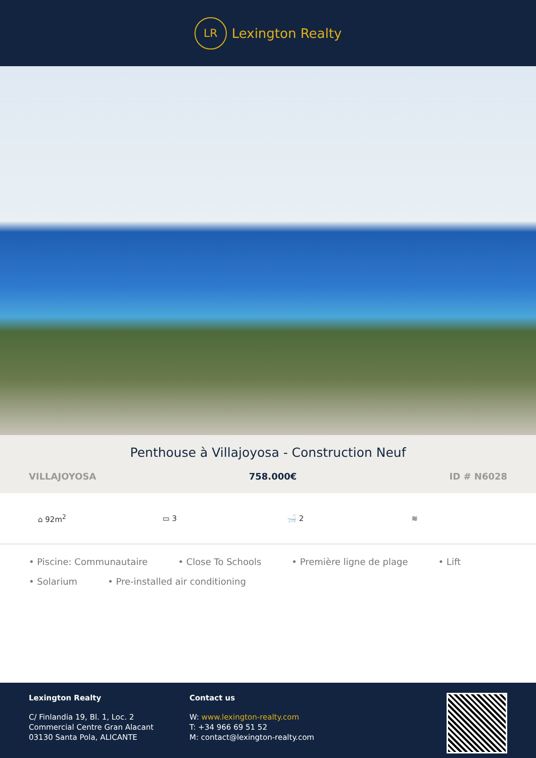LR
Lexington Realty
Penthouse à Villajoyosa - Construction Neuf
VILLAJOYOSA 758.000€ ID # N6028
⌂ 92m<sup>2</sup> ▭ 3 🛁 2 ≋
• Piscine: Communautaire • Close To Schools • Première ligne de plage • Lift • Solarium • Pre-installed air conditioning
Lexington Realty
C/ Finlandia 19, Bl. 1, Loc. 2
Commercial Centre Gran Alacant
03130 Santa Pola, ALICANTE
Contact us
W: www.lexington-realty.com
T: +34 966 69 51 52
M: contact@lexington-realty.com